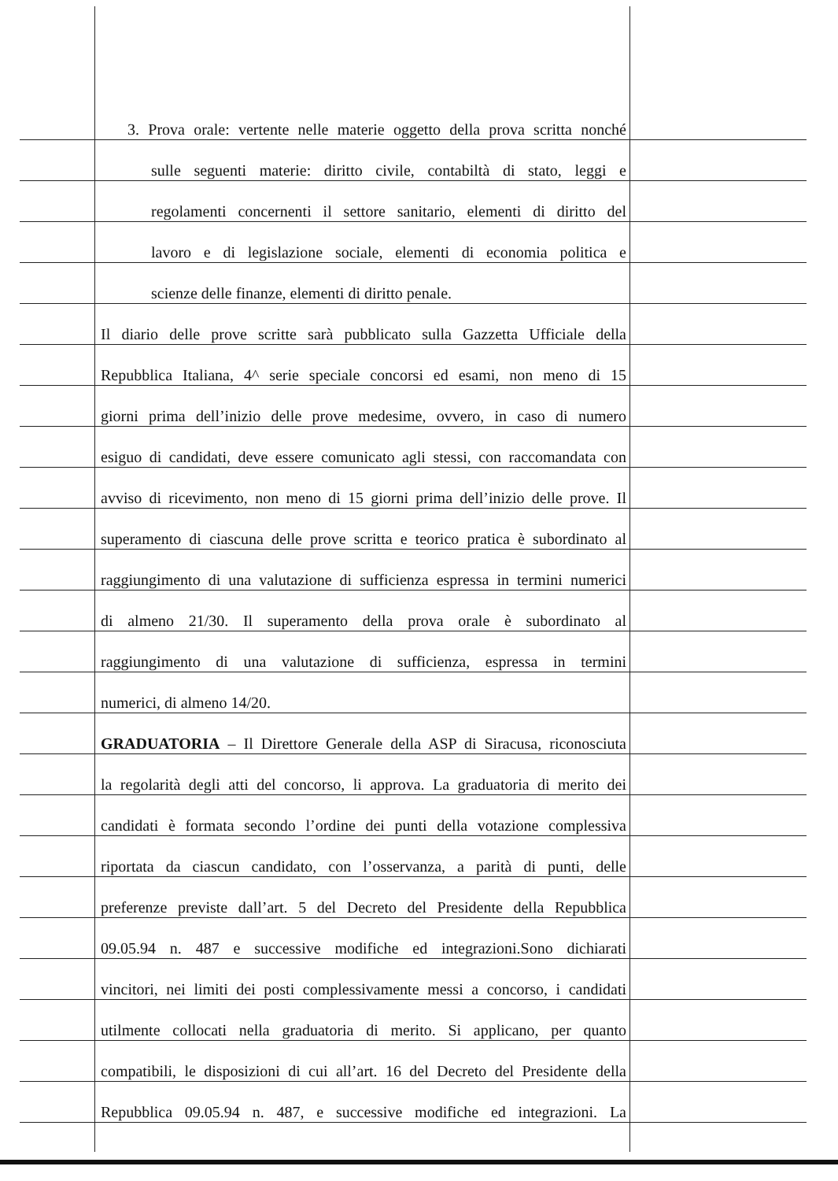3. Prova orale: vertente nelle materie oggetto della prova scritta nonché
sulle seguenti materie: diritto civile, contabiltà di stato, leggi e
regolamenti concernenti il settore sanitario, elementi di diritto del
lavoro e di legislazione sociale, elementi di economia politica e
scienze delle finanze, elementi di diritto penale.
Il diario delle prove scritte sarà pubblicato sulla Gazzetta Ufficiale della
Repubblica Italiana, 4^ serie speciale concorsi ed esami, non meno di 15
giorni prima dell’inizio delle prove medesime, ovvero, in caso di numero
esiguo di candidati, deve essere comunicato agli stessi, con raccomandata con
avviso di ricevimento, non meno di 15 giorni prima dell’inizio delle prove. Il
superamento di ciascuna delle prove scritta e teorico pratica è subordinato al
raggiungimento di una valutazione di sufficienza espressa in termini numerici
di almeno 21/30. Il superamento della prova orale è subordinato al
raggiungimento di una valutazione di sufficienza, espressa in termini
numerici, di almeno 14/20.
GRADUATORIA – Il Direttore Generale della ASP di Siracusa, riconosciuta
la regolarità degli atti del concorso, li approva. La graduatoria di merito dei
candidati è formata secondo l’ordine dei punti della votazione complessiva
riportata da ciascun candidato, con l’osservanza, a parità di punti, delle
preferenze previste dall’art. 5 del Decreto del Presidente della Repubblica
09.05.94 n. 487 e successive modifiche ed integrazioni.Sono dichiarati
vincitori, nei limiti dei posti complessivamente messi a concorso, i candidati
utilmente collocati nella graduatoria di merito. Si applicano, per quanto
compatibili, le disposizioni di cui all’art. 16 del Decreto del Presidente della
Repubblica 09.05.94 n. 487, e successive modifiche ed integrazioni. La